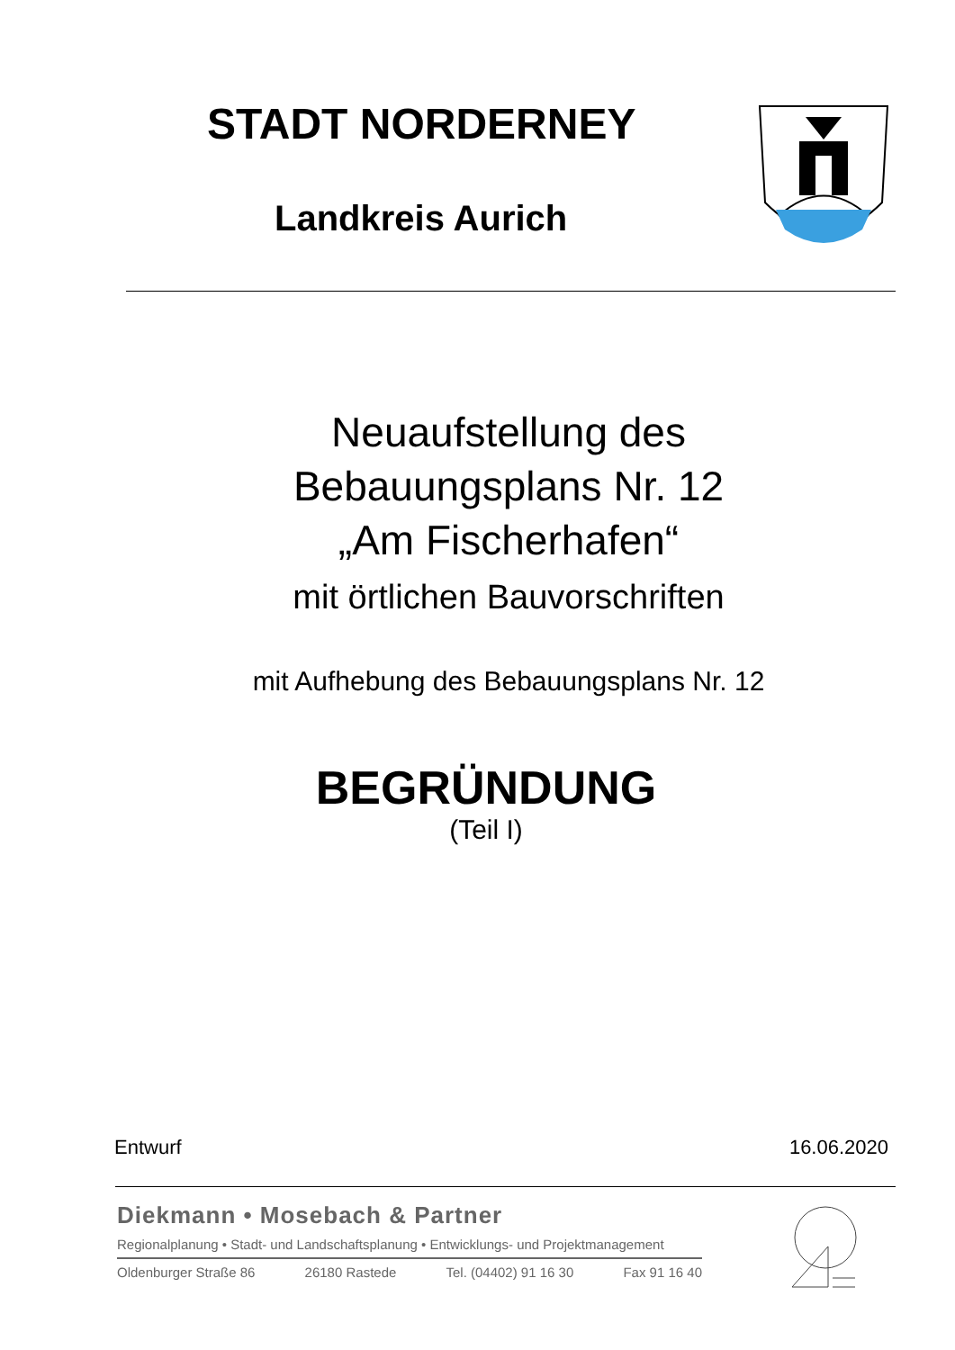STADT NORDERNEY
Landkreis Aurich
Neuaufstellung des
Bebauungsplans Nr. 12
„Am Fischerhafen“
mit örtlichen Bauvorschriften
mit Aufhebung des Bebauungsplans Nr. 12
BEGRÜNDUNG
(Teil I)
Entwurf 16.06.2020
Diekmann • Mosebach & Partner
Regionalplanung • Stadt- und Landschaftsplanung • Entwicklungs- und Projektmanagement
Oldenburger Straße 86 26180 Rastede Tel. (04402) 91 16 30 Fax 91 16 40